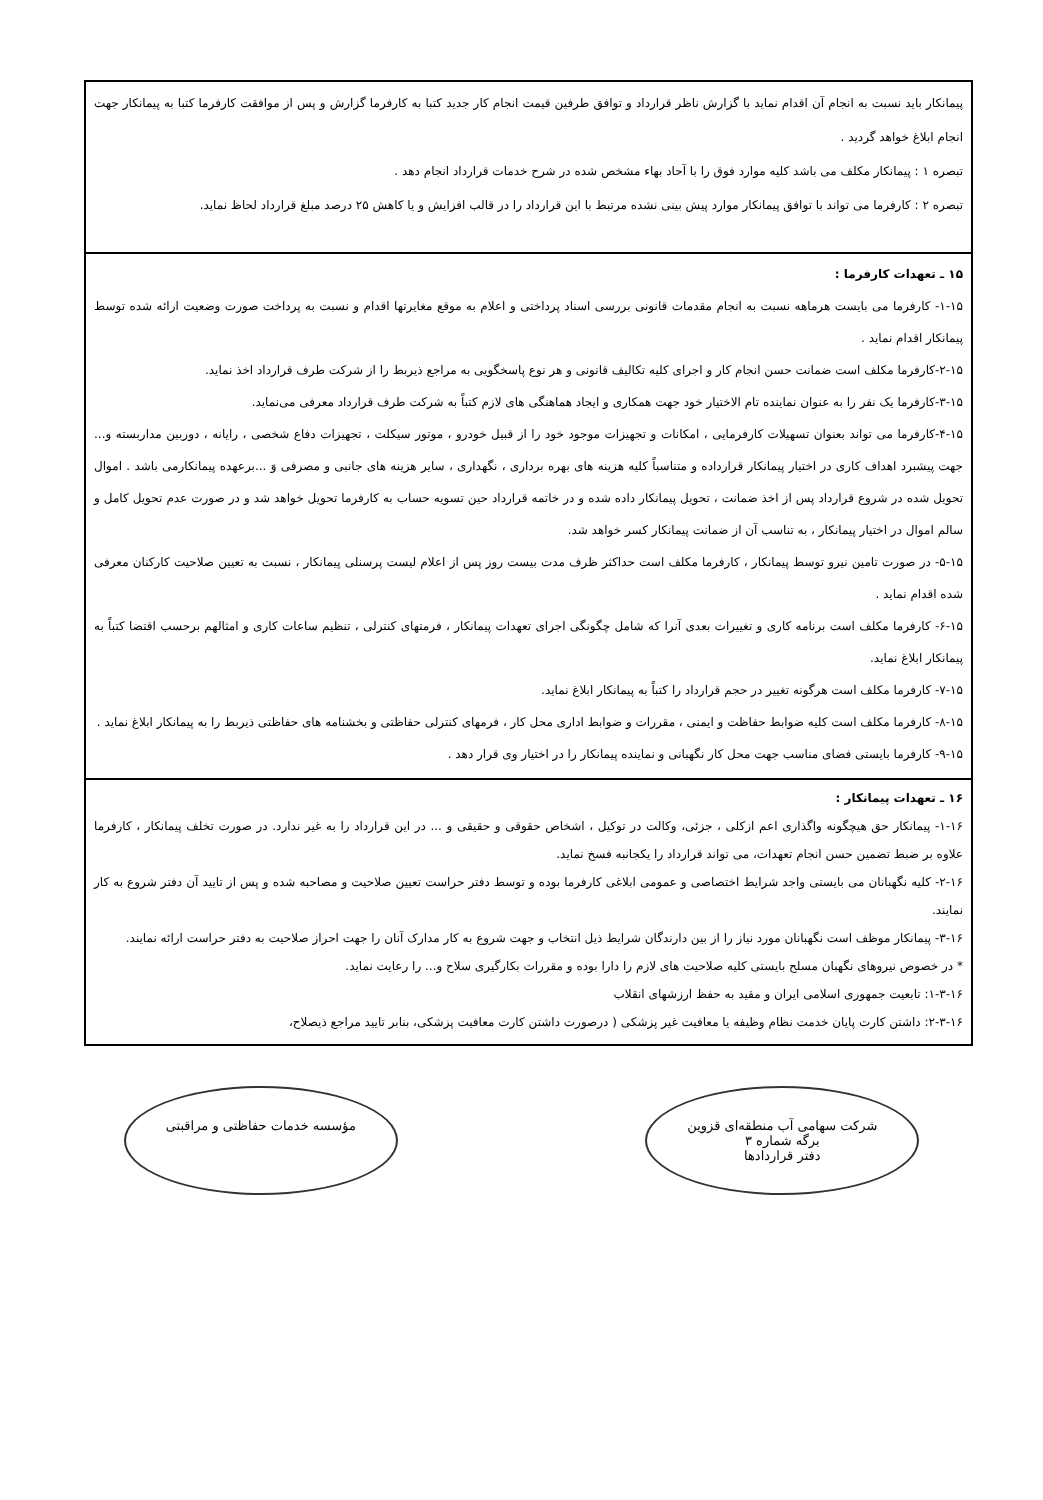پیمانکار باید نسبت به انجام آن اقدام نماید با گزارش ناظر قرارداد و توافق طرفین قیمت انجام کار جدید کتبا به کارفرما گزارش و پس از موافقت کارفرما کتبا به پیمانکار جهت انجام ابلاغ خواهد گردید .
تبصره ۱ : پیمانکار مکلف می باشد کلیه موارد فوق را با آحاد بهاء مشخص شده در شرح خدمات قرارداد انجام دهد .
تبصره ۲ : کارفرما می تواند با توافق پیمانکار موارد پیش بینی نشده مرتبط با این قرارداد را در قالب افزایش و یا کاهش ۲۵ درصد مبلغ قرارداد لحاظ نماید.
۱۵ ـ تعهدات کارفرما :
۱-۱۵- کارفرما می بایست هرماهه نسبت به انجام مقدمات قانونی بررسی اسناد پرداختی و اعلام به موقع مغایرتها اقدام و نسبت به پرداخت صورت وضعیت ارائه شده توسط پیمانکار اقدام نماید .
۲-۱۵-کارفرما مکلف است ضمانت حسن انجام کار و اجرای کلیه تکالیف قانونی و هر نوع پاسخگویی به مراجع ذیربط را از شرکت طرف قرارداد اخذ نماید.
۳-۱۵-کارفرما یک نفر را به عنوان نماینده تام الاختیار خود جهت همکاری و ایجاد هماهنگی های لازم کتباً به شرکت طرف قرارداد معرفی می‌نماید.
۴-۱۵-کارفرما می تواند بعنوان تسهیلات کارفرمایی ، امکانات و تجهیزات موجود خود را از قبیل خودرو ، موتور سیکلت ، تجهیزات دفاع شخصی ، رایانه ، دوربین مداربسته و... جهت پیشبرد اهداف کاری در اختیار پیمانکار قرارداده و متناسباً کلیه هزینه های بهره برداری ، نگهداری ، سایر هزینه های جانبی و مصرفی وَ ...برعهده پیمانکارمی باشد . اموال تحویل شده در شروع قرارداد پس از اخذ ضمانت ، تحویل پیمانکار داده شده و در خاتمه قرارداد حین تسویه حساب به کارفرما تحویل خواهد شد و در صورت عدم تحویل کامل و سالم اموال در اختیار پیمانکار ، به تناسب آن از ضمانت پیمانکار کسر خواهد شد.
۵-۱۵- در صورت تامین نیرو توسط پیمانکار ، کارفرما مکلف است حداکثر ظرف مدت بیست روز پس از اعلام لیست پرسنلی پیمانکار ، نسبت به تعیین صلاحیت کارکنان معرفی شده اقدام نماید .
۶-۱۵- کارفرما مکلف است برنامه کاری و تغییرات بعدی آنرا که شامل چگونگی اجرای تعهدات پیمانکار ، فرمتهای کنترلی ، تنظیم ساعات کاری و امثالهم برحسب اقتضا کتباً به پیمانکار ابلاغ نماید.
۷-۱۵- کارفرما مکلف است هرگونه تغییر در حجم قرارداد را کتباً به پیمانکار ابلاغ نماید.
۸-۱۵- کارفرما مکلف است کلیه ضوابط حفاظت و ایمنی ، مقررات و ضوابط اداری محل کار ، فرمهای کنترلی حفاظتی و بخشنامه های حفاظتی ذیربط را به پیمانکار ابلاغ نماید .
۹-۱۵- کارفرما بایستی فضای مناسب جهت محل کار نگهبانی و نماینده پیمانکار را در اختیار وی قرار دهد .
۱۶ ـ تعهدات پیمانکار :
۱-۱۶- پیمانکار حق هیچگونه واگذاری اعم ازکلی ، جزئی، وکالت در توکیل ، اشخاص حقوقی و حقیقی و ... در این قرارداد را به غیر ندارد. در صورت تخلف پیمانکار ، کارفرما علاوه بر ضبط تضمین حسن انجام تعهدات، می تواند قرارداد را یکجانبه فسخ نماید.
۲-۱۶- کلیه نگهبانان می بایستی واجد شرایط اختصاصی و عمومی ابلاغی کارفرما بوده و توسط دفتر حراست تعیین صلاحیت و مصاحبه شده و پس از تایید آن دفتر شروع به کار نمایند.
۳-۱۶- پیمانکار موظف است نگهبانان مورد نیاز را از بین دارندگان شرایط ذیل انتخاب و جهت شروع به کار مدارک آنان را جهت احراز صلاحیت به دفتر حراست ارائه نمایند.
* در خصوص نیروهای نگهبان مسلح بایستی کلیه صلاحیت های لازم را دارا بوده و مقررات بکارگیری سلاح و... را رعایت نماید.
۱-۳-۱۶: تابعیت جمهوری اسلامی ایران و مقید به حفظ ارزشهای انقلاب
۲-۳-۱۶: داشتن کارت پایان خدمت نظام وظیفه یا معافیت غیر پزشکی ( درصورت داشتن کارت معافیت پزشکی، بنابر تایید مراجع ذیصلاح،
شرکت سهامی آب منطقه‌ای قزوین
برگه شماره ۳
دفتر قراردادها
مؤسسه خدمات حفاظتی و مراقبتی